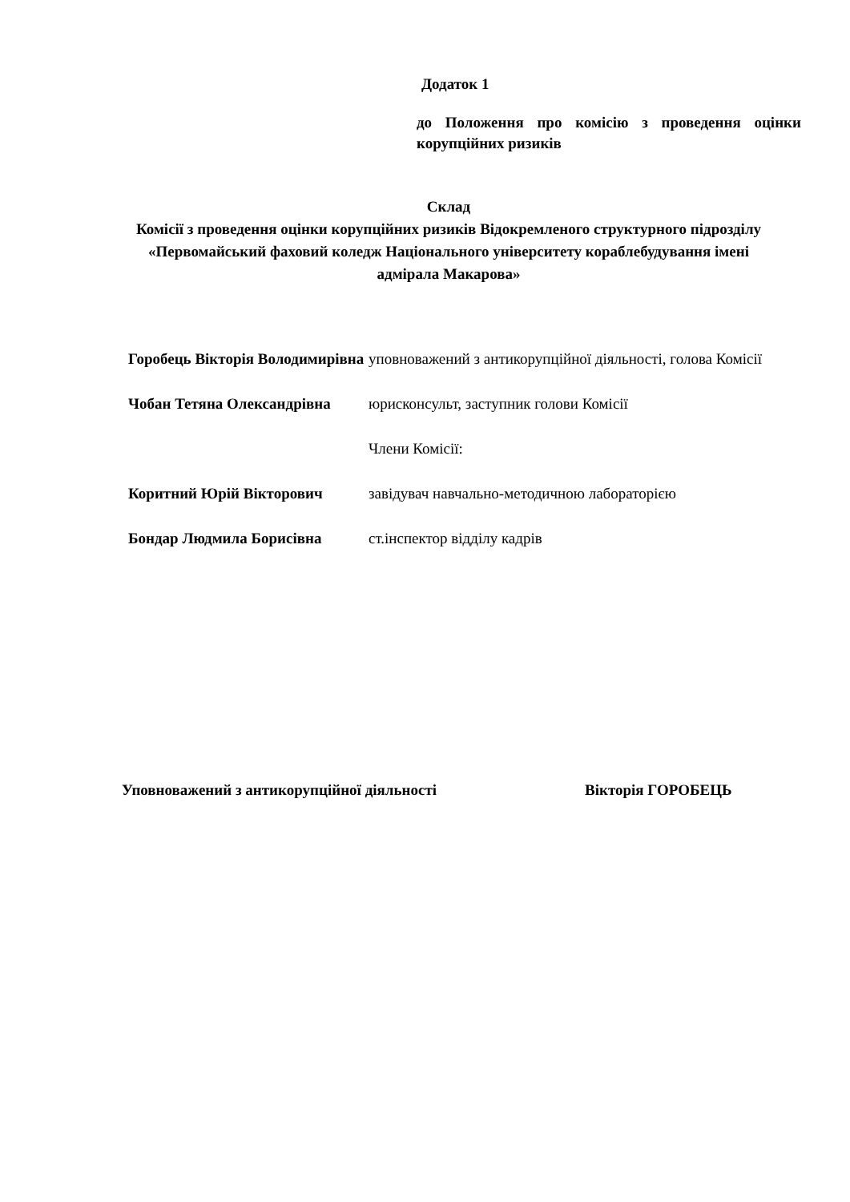Додаток 1
до Положення про комісію з проведення оцінки корупційних ризиків
Склад
Комісії з проведення оцінки корупційних ризиків Відокремленого структурного підрозділу «Первомайський фаховий коледж Національного університету кораблебудування імені адмірала Макарова»
Горобець Вікторія Володимирівна
уповноважений з антикорупційної діяльності, голова Комісії
Чобан Тетяна Олександрівна юрисконсульт, заступник голови Комісії
Члени Комісії:
Коритний Юрій Вікторович завідувач навчально-методичною лабораторією
Бондар Людмила Борисівна ст.інспектор відділу кадрів
Уповноважений з антикорупційної діяльності Вікторія ГОРОБЕЦЬ